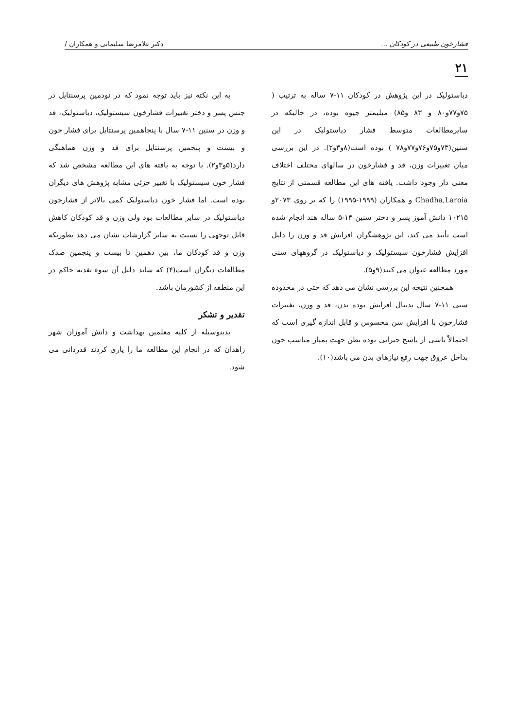فشارخون طبیعی در کودکان ... دکتر غلامرضا سلیمانی و همکاران /
۲۱
دیاستولیک در این پژوهش در کودکان ۱۱-۷ ساله به ترتیب ( ۷۵و۷۷و۸۰ و ۸۳ و۸۵) میلیمتر جیوه بوده، در حالیکه در سایرمطالعات متوسط فشار دیاستولیک در این سنین(۷۳و۷۵و۷۶و۷۷و۷۸ ) بوده است(۸و۳و۲). در این بررسی میان تغییرات وزن، قد و فشارخون در سالهای مختلف اختلاف معنی دار وجود داشت. یافته های این مطالعه قسمتی از نتایج Chadha,Laroia و همکاران (۱۹۹۹-۱۹۹۵) را که بر روی ۲۰۷۳و ۱۰۲۱۵ دانش آموز پسر و دختر سنین ۱۴-۵ ساله هند انجام شده است تأیید می کند، این پژوهشگران افزایش قد و وزن را دلیل افزایش فشارخون سیستولیک و دیاستولیک در گروههای سنی مورد مطالعه عنوان می کنند(۹و۵).
همچنین نتیجه این بررسی نشان می دهد که حتی در محدوده سنی ۱۱-۷ سال بدنبال افزایش توده بدن، قد و وزن، تغییرات فشارخون با افزایش سن محسوس و قابل اندازه گیری است که احتمالاً ناشی از پاسخ جبرانی توده بطن جهت پمپاژ مناسب خون بداخل عروق جهت رفع نیازهای بدن می باشد(۱۰).
به این نکته نیز باید توجه نمود که در نودمین پرسنتایل در جنس پسر و دختر تغییرات فشارخون سیستولیک، دیاستولیک، قد و وزن در سنین ۱۱-۷ سال با پنجاهمین پرسنتایل برای فشار خون و بیست و پنجمین پرسنتایل برای قد و وزن هماهنگی دارد(۵و۳و۲). با توجه به یافته های این مطالعه مشخص شد که فشار خون سیستولیک با تغییر جزئی مشابه پژوهش های دیگران بوده است. اما فشار خون دیاستولیک کمی بالاتر از فشارخون دیاستولیک در سایر مطالعات بود ولی وزن و قد کودکان کاهش قابل توجهی را نسبت به سایر گزارشات نشان می دهد بطوریکه وزن و قد کودکان ما، بین دهمین تا بیست و پنجمین صدک مطالعات دیگران است(۴) که شاید دلیل آن سوء تغذیه حاکم در این منطقه از کشورمان باشد.
تقدیر و تشکر
بدینوسیله از کلیه معلمین بهداشت و دانش آموزان شهر زاهدان که در انجام این مطالعه ما را یاری کردند قدردانی می شود.